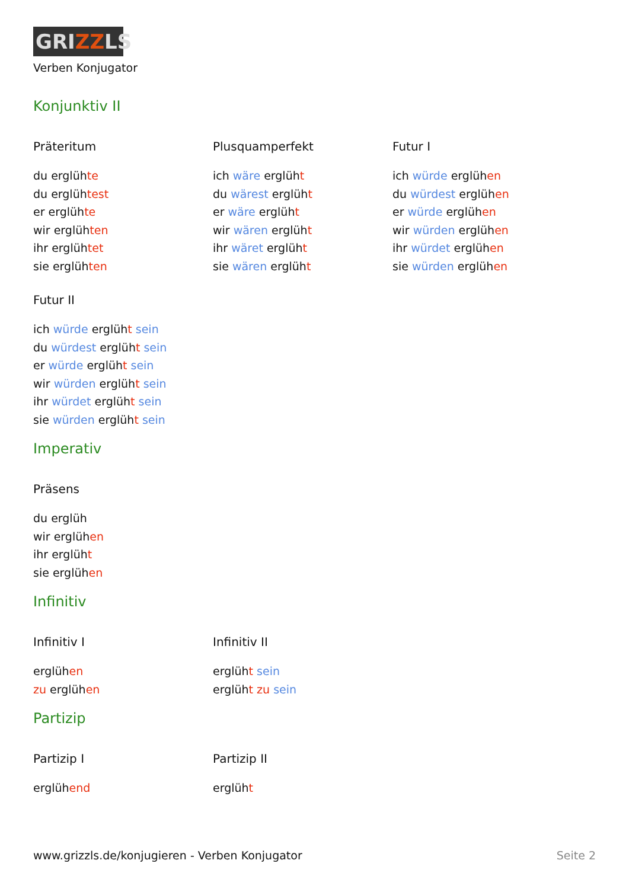GRIZZLS
Verben Konjugator
Konjunktiv II
Präteritum
du erglühte
du erglühtest
er erglühte
wir erglühten
ihr erglühtet
sie erglühten
Plusquamperfekt
ich wäre erglüht
du wärest erglüht
er wäre erglüht
wir wären erglüht
ihr wäret erglüht
sie wären erglüht
Futur I
ich würde erglühen
du würdest erglühen
er würde erglühen
wir würden erglühen
ihr würdet erglühen
sie würden erglühen
Futur II
ich würde erglüht sein
du würdest erglüht sein
er würde erglüht sein
wir würden erglüht sein
ihr würdet erglüht sein
sie würden erglüht sein
Imperativ
Präsens
du erglüh
wir erglühen
ihr erglüht
sie erglühen
Infinitiv
Infinitiv I
erglühen
zu erglühen
Infinitiv II
erglüht sein
erglüht zu sein
Partizip
Partizip I
erglühend
Partizip II
erglüht
www.grizzls.de/konjugieren - Verben Konjugator Seite 2